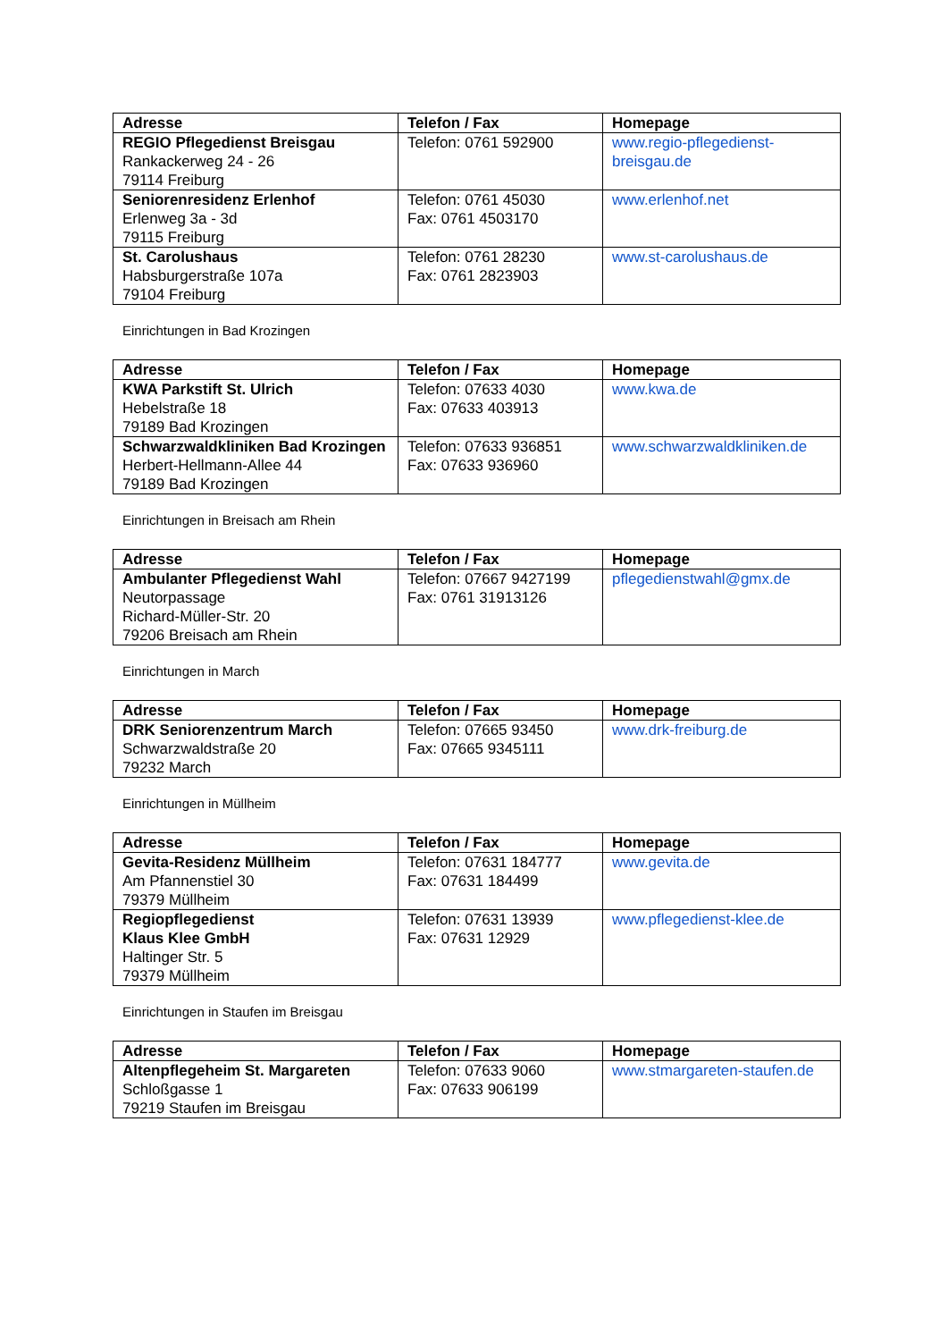| Adresse | Telefon / Fax | Homepage |
| --- | --- | --- |
| REGIO Pflegedienst Breisgau Rankackerweg 24 - 26 79114 Freiburg | Telefon: 0761 592900 | www.regio-pflegedienst-breisgau.de |
| Seniorenresidenz Erlenhof Erlenweg 3a - 3d 79115 Freiburg | Telefon: 0761 45030 Fax: 0761 4503170 | www.erlenhof.net |
| St. Carolushaus Habsburgerstraße 107a 79104 Freiburg | Telefon: 0761 28230 Fax: 0761 2823903 | www.st-carolushaus.de |
Einrichtungen in Bad Krozingen
| Adresse | Telefon / Fax | Homepage |
| --- | --- | --- |
| KWA Parkstift St. Ulrich Hebelstraße 18 79189 Bad Krozingen | Telefon: 07633 4030 Fax: 07633 403913 | www.kwa.de |
| Schwarzwaldkliniken Bad Krozingen Herbert-Hellmann-Allee 44 79189 Bad Krozingen | Telefon: 07633 936851 Fax: 07633 936960 | www.schwarzwaldkliniken.de |
Einrichtungen in Breisach am Rhein
| Adresse | Telefon / Fax | Homepage |
| --- | --- | --- |
| Ambulanter Pflegedienst Wahl Neutorpassage Richard-Müller-Str. 20 79206 Breisach am Rhein | Telefon: 07667 9427199 Fax: 0761 31913126 | pflegedienstwahl@gmx.de |
Einrichtungen in March
| Adresse | Telefon / Fax | Homepage |
| --- | --- | --- |
| DRK Seniorenzentrum March Schwarzwaldstraße 20 79232 March | Telefon: 07665 93450 Fax: 07665 9345111 | www.drk-freiburg.de |
Einrichtungen in Müllheim
| Adresse | Telefon / Fax | Homepage |
| --- | --- | --- |
| Gevita-Residenz Müllheim Am Pfannenstiel 30 79379 Müllheim | Telefon: 07631 184777 Fax: 07631 184499 | www.gevita.de |
| Regiopflegedienst Klaus Klee GmbH Haltinger Str. 5 79379 Müllheim | Telefon: 07631 13939 Fax: 07631 12929 | www.pflegedienst-klee.de |
Einrichtungen in Staufen im Breisgau
| Adresse | Telefon / Fax | Homepage |
| --- | --- | --- |
| Altenpflegeheim St. Margareten Schloßgasse 1 79219 Staufen im Breisgau | Telefon: 07633 9060 Fax: 07633 906199 | www.stmargareten-staufen.de |